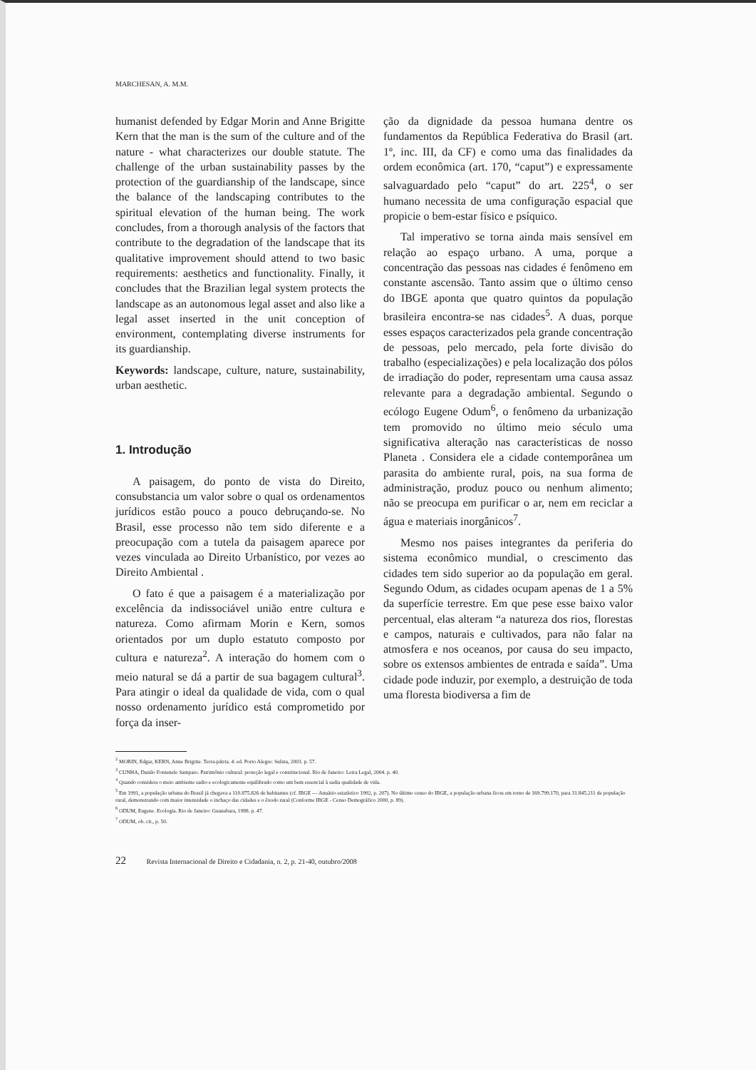MARCHESAN, A. M.M.
humanist defended by Edgar Morin and Anne Brigitte Kern that the man is the sum of the culture and of the nature - what characterizes our double statute. The challenge of the urban sustainability passes by the protection of the guardianship of the landscape, since the balance of the landscaping contributes to the spiritual elevation of the human being. The work concludes, from a thorough analysis of the factors that contribute to the degradation of the landscape that its qualitative improvement should attend to two basic requirements: aesthetics and functionality. Finally, it concludes that the Brazilian legal system protects the landscape as an autonomous legal asset and also like a legal asset inserted in the unit conception of environment, contemplating diverse instruments for its guardianship.
Keywords: landscape, culture, nature, sustainability, urban aesthetic.
1. Introdução
A paisagem, do ponto de vista do Direito, consubstancia um valor sobre o qual os ordenamentos jurídicos estão pouco a pouco debruçando-se. No Brasil, esse processo não tem sido diferente e a preocupação com a tutela da paisagem aparece por vezes vinculada ao Direito Urbanístico, por vezes ao Direito Ambiental .
O fato é que a paisagem é a materialização por excelência da indissociável união entre cultura e natureza. Como afirmam Morin e Kern, somos orientados por um duplo estatuto composto por cultura e natureza<sup>2</sup>. A interação do homem com o meio natural se dá a partir de sua bagagem cultural<sup>3</sup>. Para atingir o ideal da qualidade de vida, com o qual nosso ordenamento jurídico está comprometido por força da inser-
ção da dignidade da pessoa humana dentre os fundamentos da República Federativa do Brasil (art. 1º, inc. III, da CF) e como uma das finalidades da ordem econômica (art. 170, “caput”) e expressamente salvaguardado pelo “caput” do art. 225<sup>4</sup>, o ser humano necessita de uma configuração espacial que propicie o bem-estar físico e psíquico.
Tal imperativo se torna ainda mais sensível em relação ao espaço urbano. A uma, porque a concentração das pessoas nas cidades é fenômeno em constante ascensão. Tanto assim que o último censo do IBGE aponta que quatro quintos da população brasileira encontra-se nas cidades<sup>5</sup>. A duas, porque esses espaços caracterizados pela grande concentração de pessoas, pelo mercado, pela forte divisão do trabalho (especializações) e pela localização dos pólos de irradiação do poder, representam uma causa assaz relevante para a degradação ambiental. Segundo o ecólogo Eugene Odum<sup>6</sup>, o fenômeno da urbanização tem promovido no último meio século uma significativa alteração nas características de nosso Planeta . Considera ele a cidade contemporânea um parasita do ambiente rural, pois, na sua forma de administração, produz pouco ou nenhum alimento; não se preocupa em purificar o ar, nem em reciclar a água e materiais inorgânicos<sup>7</sup>.
Mesmo nos paises integrantes da periferia do sistema econômico mundial, o crescimento das cidades tem sido superior ao da população em geral. Segundo Odum, as cidades ocupam apenas de 1 a 5% da superfície terrestre. Em que pese esse baixo valor percentual, elas alteram “a natureza dos rios, florestas e campos, naturais e cultivados, para não falar na atmosfera e nos oceanos, por causa do seu impacto, sobre os extensos ambientes de entrada e saída”. Uma cidade pode induzir, por exemplo, a destruição de toda uma floresta biodiversa a fim de
<sup>2</sup> MORIN, Edgar, KERN, Anne Brigitte. Terra-pátria. 4. ed. Porto Alegre: Sulina, 2003. p. 57.
<sup>3</sup> CUNHA, Danilo Fontenele Sampaio. Patrimônio cultural: proteção legal e constitucional. Rio de Janeiro: Letra Legal, 2004. p. 40.
<sup>4</sup> Quando considera o meio ambiente sadio e ecologicamente equilibrado como um bem essencial à sadia qualidade de vida.
<sup>5</sup> Em 1991, a população urbana do Brasil já chegava a 110.875.826 de habitantes (cf. IBGE — Anuário estatístico 1992, p. 207). No último censo do IBGE, a população urbana ficou em torno de 169.799.170, para 31.845.211 de população rural, demonstrando com maior intensidade o inchaço das cidades e o êxodo rural (Conforme IBGE - Censo Demográfico 2000, p. 89).
<sup>6</sup> ODUM, Eugene. Ecologia. Rio de Janeiro: Guanabara, 1988. p. 47.
<sup>7</sup> ODUM, ob. cit., p. 50.
22 Revista Internacional de Direito e Cidadania, n. 2, p. 21-40, outubro/2008